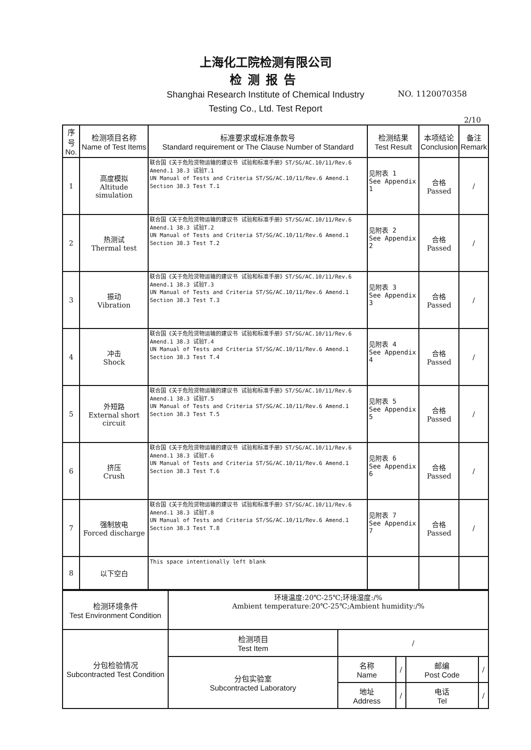上海化工院检测有限公司
检测报告
Shanghai Research Institute of Chemical Industry
Testing Co., Ltd. Test Report
NO. 1120070358
2/10
| 序号 No. | 检测项目名称 Name of Test Items | 标准要求或标准条款号 Standard requirement or The Clause Number of Standard | 检测结果 Test Result | 本项结论 Conclusion | 备注 Remark |
| --- | --- | --- | --- | --- | --- |
| 1 | 高度模拟 Altitude simulation | 联合国《关于危险货物运输的建议书 试验和标准手册》ST/SG/AC.10/11/Rev.6 Amend.1 38.3 试验T.1 UN Manual of Tests and Criteria ST/SG/AC.10/11/Rev.6 Amend.1 Section 38.3 Test T.1 | 见附表 1 See Appendix 1 | 合格 Passed | / |
| 2 | 热测试 Thermal test | 联合国《关于危险货物运输的建议书 试验和标准手册》ST/SG/AC.10/11/Rev.6 Amend.1 38.3 试验T.2 UN Manual of Tests and Criteria ST/SG/AC.10/11/Rev.6 Amend.1 Section 38.3 Test T.2 | 见附表 2 See Appendix 2 | 合格 Passed | / |
| 3 | 振动 Vibration | 联合国《关于危险货物运输的建议书 试验和标准手册》ST/SG/AC.10/11/Rev.6 Amend.1 38.3 试验T.3 UN Manual of Tests and Criteria ST/SG/AC.10/11/Rev.6 Amend.1 Section 38.3 Test T.3 | 见附表 3 See Appendix 3 | 合格 Passed | / |
| 4 | 冲击 Shock | 联合国《关于危险货物运输的建议书 试验和标准手册》ST/SG/AC.10/11/Rev.6 Amend.1 38.3 试验T.4 UN Manual of Tests and Criteria ST/SG/AC.10/11/Rev.6 Amend.1 Section 38.3 Test T.4 | 见附表 4 See Appendix 4 | 合格 Passed | / |
| 5 | 外短路 External short circuit | 联合国《关于危险货物运输的建议书 试验和标准手册》ST/SG/AC.10/11/Rev.6 Amend.1 38.3 试验T.5 UN Manual of Tests and Criteria ST/SG/AC.10/11/Rev.6 Amend.1 Section 38.3 Test T.5 | 见附表 5 See Appendix 5 | 合格 Passed | / |
| 6 | 挤压 Crush | 联合国《关于危险货物运输的建议书 试验和标准手册》ST/SG/AC.10/11/Rev.6 Amend.1 38.3 试验T.6 UN Manual of Tests and Criteria ST/SG/AC.10/11/Rev.6 Amend.1 Section 38.3 Test T.6 | 见附表 6 See Appendix 6 | 合格 Passed | / |
| 7 | 强制放电 Forced discharge | 联合国《关于危险货物运输的建议书 试验和标准手册》ST/SG/AC.10/11/Rev.6 Amend.1 38.3 试验T.8 UN Manual of Tests and Criteria ST/SG/AC.10/11/Rev.6 Amend.1 Section 38.3 Test T.8 | 见附表 7 See Appendix 7 | 合格 Passed | / |
| 8 | 以下空白 | This space intentionally left blank | | | |
| 检测环境条件 Test Environment Condition | 环境温度:20℃-25℃;环境湿度:/% Ambient temperature:20℃-25℃;Ambient humidity:/% | | | | |
| 分包检验情况 Subcontracted Test Condition | 检测项目 Test Item | / | | | |
| | 分包实验室 Subcontracted Laboratory | 名称 Name | / | 邮编 Post Code | / |
| | | 地址 Address | / | 电话 Tel | / |